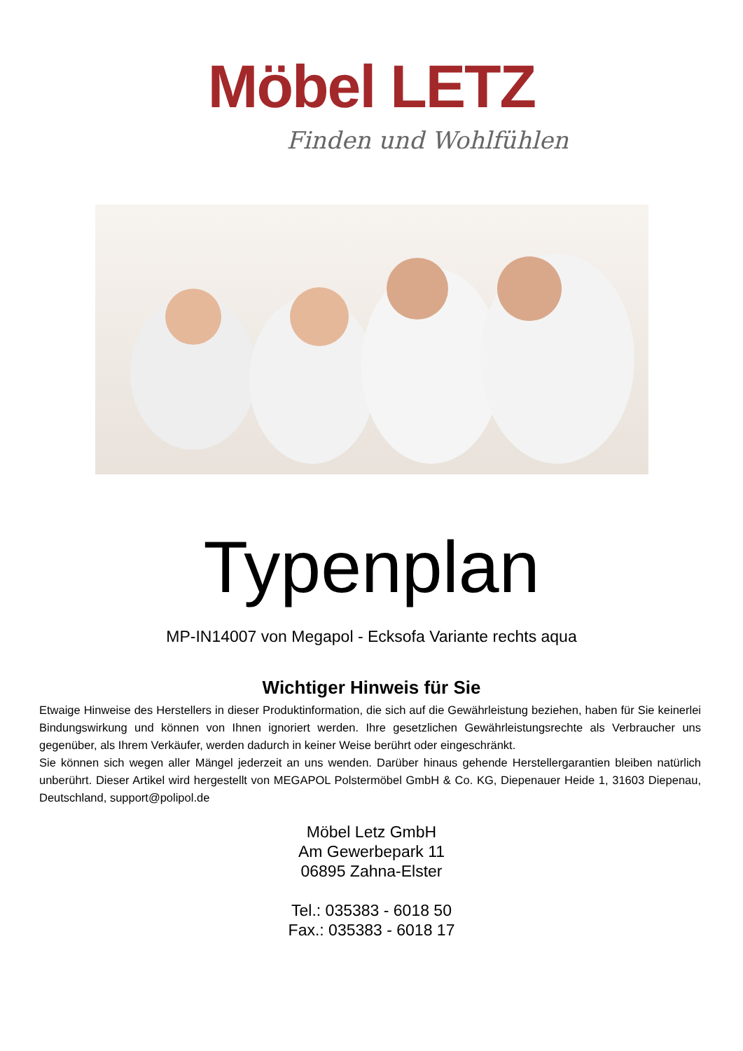Möbel LETZ
Finden und Wohlfühlen
Typenplan
MP-IN14007 von Megapol - Ecksofa Variante rechts aqua
Wichtiger Hinweis für Sie
Etwaige Hinweise des Herstellers in dieser Produktinformation, die sich auf die Gewährleistung beziehen, haben für Sie keinerlei Bindungswirkung und können von Ihnen ignoriert werden. Ihre gesetzlichen Gewährleistungsrechte als Verbraucher uns gegenüber, als Ihrem Verkäufer, werden dadurch in keiner Weise berührt oder eingeschränkt.
Sie können sich wegen aller Mängel jederzeit an uns wenden. Darüber hinaus gehende Herstellergarantien bleiben natürlich unberührt. Dieser Artikel wird hergestellt von MEGAPOL Polstermöbel GmbH & Co. KG, Diepenauer Heide 1, 31603 Diepenau, Deutschland, support@polipol.de
Möbel Letz GmbH
Am Gewerbepark 11
06895 Zahna-Elster
Tel.: 035383 - 6018 50
Fax.: 035383 - 6018 17